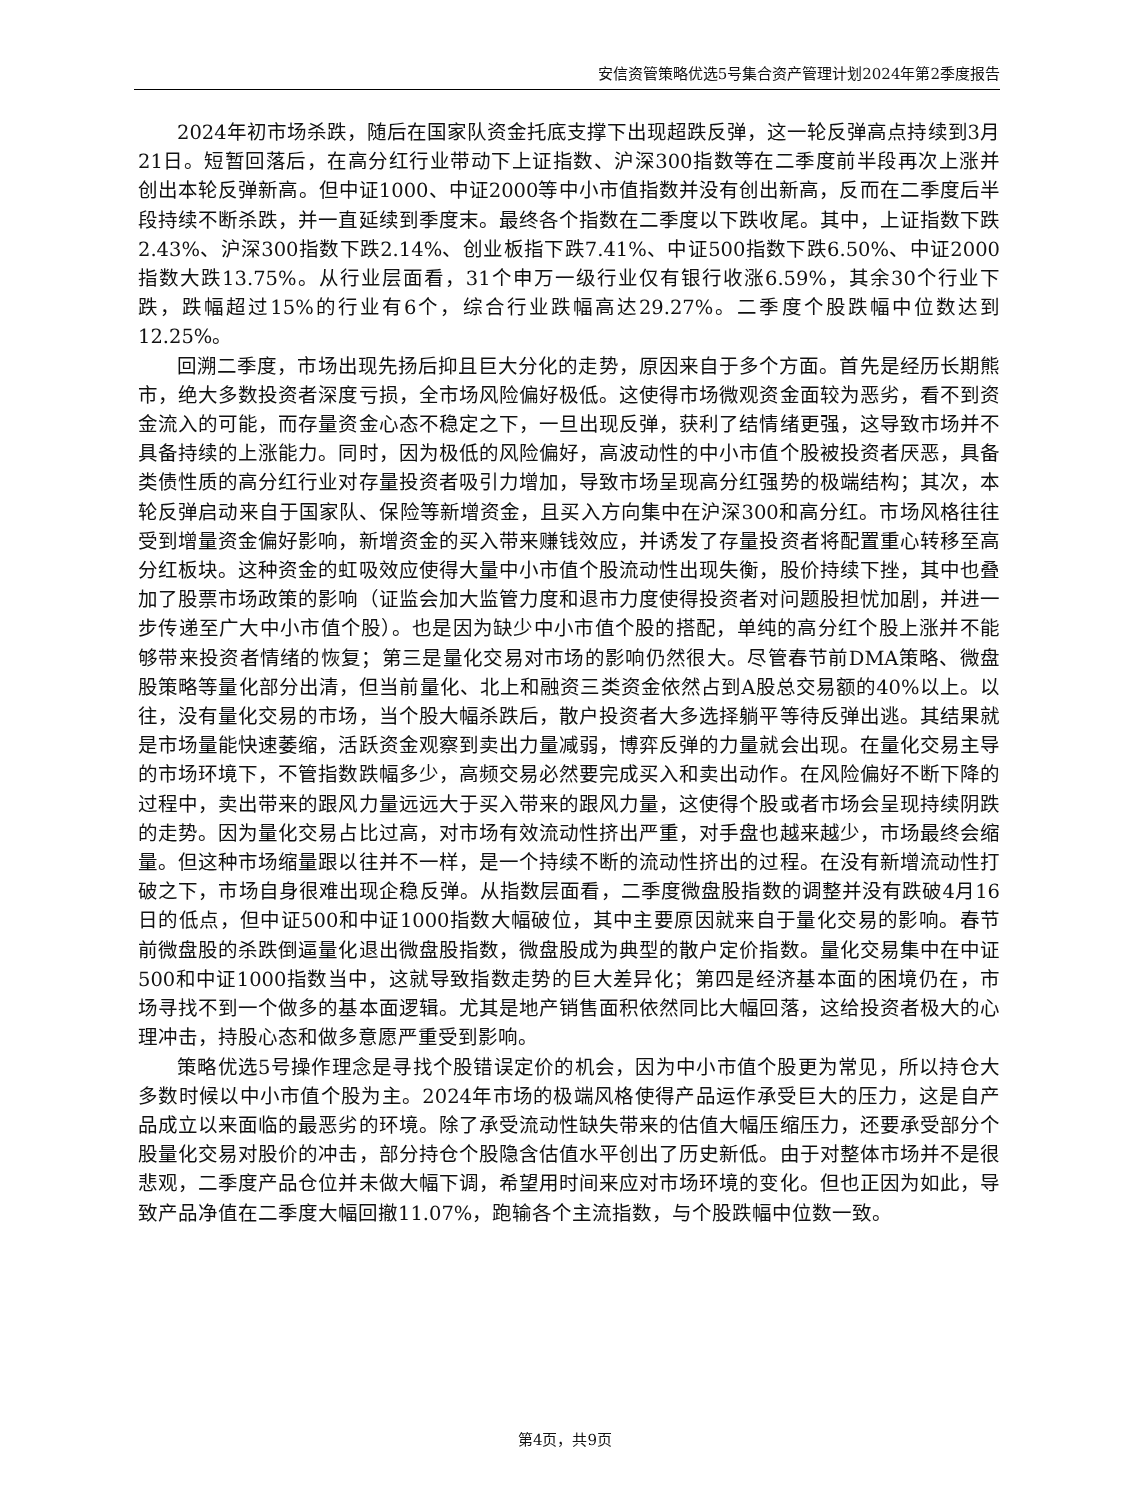安信资管策略优选5号集合资产管理计划2024年第2季度报告
2024年初市场杀跌，随后在国家队资金托底支撑下出现超跌反弹，这一轮反弹高点持续到3月21日。短暂回落后，在高分红行业带动下上证指数、沪深300指数等在二季度前半段再次上涨并创出本轮反弹新高。但中证1000、中证2000等中小市值指数并没有创出新高，反而在二季度后半段持续不断杀跌，并一直延续到季度末。最终各个指数在二季度以下跌收尾。其中，上证指数下跌2.43%、沪深300指数下跌2.14%、创业板指下跌7.41%、中证500指数下跌6.50%、中证2000指数大跌13.75%。从行业层面看，31个申万一级行业仅有银行收涨6.59%，其余30个行业下跌，跌幅超过15%的行业有6个，综合行业跌幅高达29.27%。二季度个股跌幅中位数达到12.25%。
回溯二季度，市场出现先扬后抑且巨大分化的走势，原因来自于多个方面。首先是经历长期熊市，绝大多数投资者深度亏损，全市场风险偏好极低。这使得市场微观资金面较为恶劣，看不到资金流入的可能，而存量资金心态不稳定之下，一旦出现反弹，获利了结情绪更强，这导致市场并不具备持续的上涨能力。同时，因为极低的风险偏好，高波动性的中小市值个股被投资者厌恶，具备类债性质的高分红行业对存量投资者吸引力增加，导致市场呈现高分红强势的极端结构；其次，本轮反弹启动来自于国家队、保险等新增资金，且买入方向集中在沪深300和高分红。市场风格往往受到增量资金偏好影响，新增资金的买入带来赚钱效应，并诱发了存量投资者将配置重心转移至高分红板块。这种资金的虹吸效应使得大量中小市值个股流动性出现失衡，股价持续下挫，其中也叠加了股票市场政策的影响（证监会加大监管力度和退市力度使得投资者对问题股担忧加剧，并进一步传递至广大中小市值个股）。也是因为缺少中小市值个股的搭配，单纯的高分红个股上涨并不能够带来投资者情绪的恢复；第三是量化交易对市场的影响仍然很大。尽管春节前DMA策略、微盘股策略等量化部分出清，但当前量化、北上和融资三类资金依然占到A股总交易额的40%以上。以往，没有量化交易的市场，当个股大幅杀跌后，散户投资者大多选择躺平等待反弹出逃。其结果就是市场量能快速萎缩，活跃资金观察到卖出力量减弱，博弈反弹的力量就会出现。在量化交易主导的市场环境下，不管指数跌幅多少，高频交易必然要完成买入和卖出动作。在风险偏好不断下降的过程中，卖出带来的跟风力量远远大于买入带来的跟风力量，这使得个股或者市场会呈现持续阴跌的走势。因为量化交易占比过高，对市场有效流动性挤出严重，对手盘也越来越少，市场最终会缩量。但这种市场缩量跟以往并不一样，是一个持续不断的流动性挤出的过程。在没有新增流动性打破之下，市场自身很难出现企稳反弹。从指数层面看，二季度微盘股指数的调整并没有跌破4月16日的低点，但中证500和中证1000指数大幅破位，其中主要原因就来自于量化交易的影响。春节前微盘股的杀跌倒逼量化退出微盘股指数，微盘股成为典型的散户定价指数。量化交易集中在中证500和中证1000指数当中，这就导致指数走势的巨大差异化；第四是经济基本面的困境仍在，市场寻找不到一个做多的基本面逻辑。尤其是地产销售面积依然同比大幅回落，这给投资者极大的心理冲击，持股心态和做多意愿严重受到影响。
策略优选5号操作理念是寻找个股错误定价的机会，因为中小市值个股更为常见，所以持仓大多数时候以中小市值个股为主。2024年市场的极端风格使得产品运作承受巨大的压力，这是自产品成立以来面临的最恶劣的环境。除了承受流动性缺失带来的估值大幅压缩压力，还要承受部分个股量化交易对股价的冲击，部分持仓个股隐含估值水平创出了历史新低。由于对整体市场并不是很悲观，二季度产品仓位并未做大幅下调，希望用时间来应对市场环境的变化。但也正因为如此，导致产品净值在二季度大幅回撤11.07%，跑输各个主流指数，与个股跌幅中位数一致。
第4页，共9页